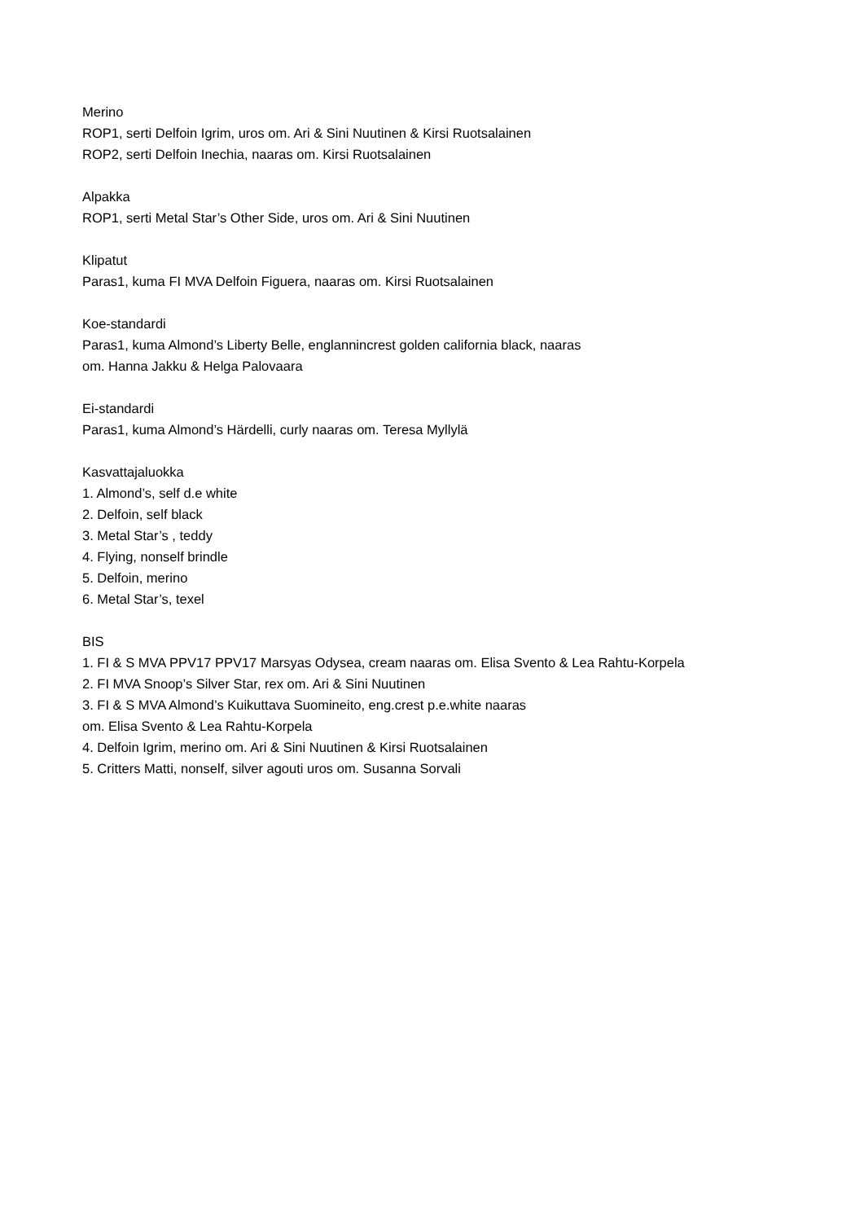Merino
ROP1, serti Delfoin Igrim, uros om. Ari & Sini Nuutinen & Kirsi Ruotsalainen
ROP2, serti Delfoin Inechia, naaras om. Kirsi Ruotsalainen
Alpakka
ROP1, serti Metal Star’s Other Side, uros om. Ari & Sini Nuutinen
Klipatut
Paras1, kuma FI MVA Delfoin Figuera, naaras om. Kirsi Ruotsalainen
Koe-standardi
Paras1, kuma Almond’s Liberty Belle, englannincrest golden california black, naaras
om. Hanna Jakku & Helga Palovaara
Ei-standardi
Paras1, kuma Almond’s Härdelli, curly naaras om. Teresa Myllylä
Kasvattajaluokka
1. Almond’s, self d.e white
2. Delfoin, self black
3. Metal Star’s , teddy
4. Flying, nonself brindle
5. Delfoin, merino
6. Metal Star’s, texel
BIS
1. FI & S MVA PPV17 PPV17 Marsyas Odysea, cream naaras om. Elisa Svento & Lea Rahtu-Korpela
2. FI MVA Snoop’s Silver Star, rex om. Ari & Sini Nuutinen
3. FI & S MVA Almond’s Kuikuttava Suomineito, eng.crest p.e.white naaras
om. Elisa Svento & Lea Rahtu-Korpela
4. Delfoin Igrim, merino om. Ari & Sini Nuutinen & Kirsi Ruotsalainen
5. Critters Matti, nonself, silver agouti uros om. Susanna Sorvali